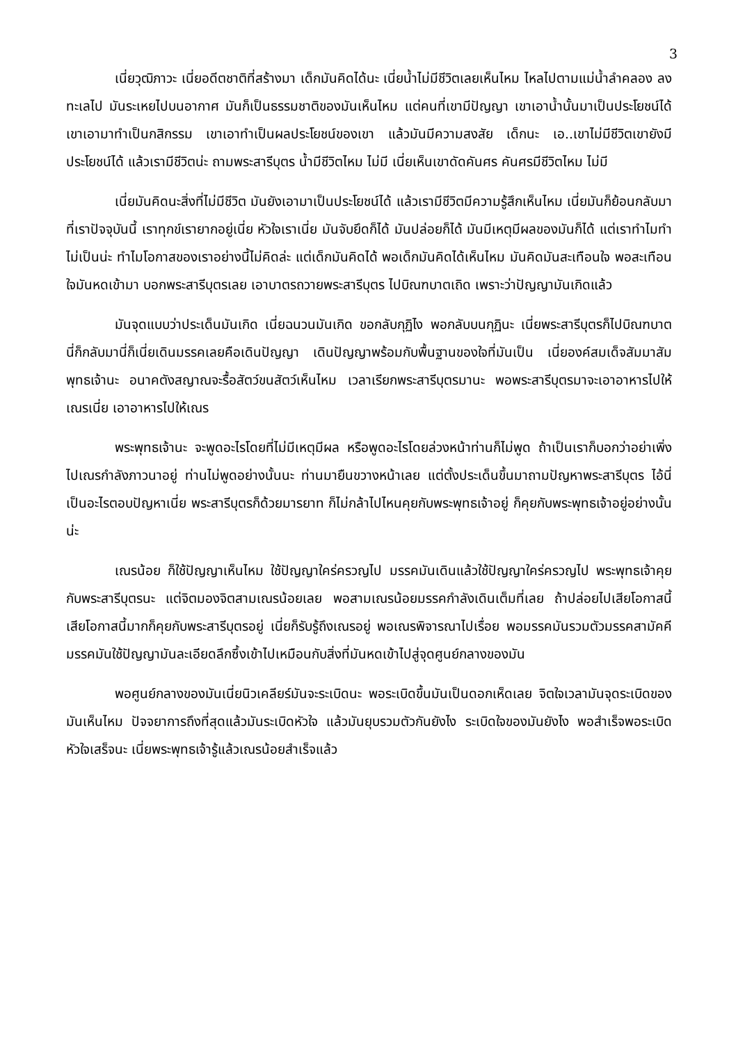3
เนี่ยวุฒิภาวะ เนี่ยอดีตชาติที่สร้างมา เด็กมันคิดได้นะ เนี่ยน้ำไม่มีชีวิตเลยเห็นไหม ไหลไปตามแม่น้ำลำคลอง ลงทะเลไป มันระเหยไปบนอากาศ มันก็เป็นธรรมชาติของมันเห็นไหม แต่คนที่เขามีปัญญา เขาเอาน้ำนั้นมาเป็นประโยชน์ได้ เขาเอามาทำเป็นกสิกรรม เขาเอาทำเป็นผลประโยชน์ของเขา แล้วมันมีความสงสัย เด็กนะ เอ..เขาไม่มีชีวิตเขายังมีประโยชน์ได้ แล้วเรามีชีวิตน่ะ ถามพระสารีบุตร น้ำมีชีวิตไหม ไม่มี เนี่ยเห็นเขาดัดคันศร คันศรมีชีวิตไหม ไม่มี
เนี่ยมันคิดนะสิ่งที่ไม่มีชีวิต มันยังเอามาเป็นประโยชน์ได้ แล้วเรามีชีวิตมีความรู้สึกเห็นไหม เนี่ยมันก็ย้อนกลับมาที่เราปัจจุบันนี้ เราทุกข์เรายากอยู่เนี่ย หัวใจเราเนี่ย มันจับยึดก็ได้ มันปล่อยก็ได้ มันมีเหตุมีผลของมันก็ได้ แต่เราทำไมทำไม่เป็นน่ะ ทำไมโอกาสของเราอย่างนี้ไม่คิดล่ะ แต่เด็กมันคิดได้ พอเด็กมันคิดได้เห็นไหม มันคิดมันสะเทือนใจ พอสะเทือนใจมันหดเข้ามา บอกพระสารีบุตรเลย เอาบาตรถวายพระสารีบุตร ไปบิณฑบาตเถิด เพราะว่าปัญญามันเกิดแล้ว
มันจุดแบบว่าประเด็นมันเกิด เนี่ยฉนวนมันเกิด ขอกลับกุฏิไง พอกลับบนกุฏินะ เนี่ยพระสารีบุตรก็ไปบิณฑบาต นี่ก็กลับมานี่ก็เนี่ยเดินมรรคเลยคือเดินปัญญา เดินปัญญาพร้อมกับพื้นฐานของใจที่มันเป็น เนี่ยองค์สมเด็จสัมมาสัมพุทธเจ้านะ อนาคตังสญาณจะรื้อสัตว์ขนสัตว์เห็นไหม เวลาเรียกพระสารีบุตรมานะ พอพระสารีบุตรมาจะเอาอาหารไปให้เณรเนี่ย เอาอาหารไปให้เณร
พระพุทธเจ้านะ จะพูดอะไรโดยที่ไม่มีเหตุมีผล หรือพูดอะไรโดยล่วงหน้าท่านก็ไม่พูด ถ้าเป็นเราก็บอกว่าอย่าเพิ่งไปเณรกำลังภาวนาอยู่ ท่านไม่พูดอย่างนั้นนะ ท่านมายืนขวางหน้าเลย แต่ตั้งประเด็นขึ้นมาถามปัญหาพระสารีบุตร ไอ้นี่เป็นอะไรตอบปัญหาเนี่ย พระสารีบุตรก็ด้วยมารยาท ก็ไม่กล้าไปไหนคุยกับพระพุทธเจ้าอยู่ ก็คุยกับพระพุทธเจ้าอยู่อย่างนั้นน่ะ
เณรน้อย ก็ใช้ปัญญาเห็นไหม ใช้ปัญญาใคร่ครวญไป มรรคมันเดินแล้วใช้ปัญญาใคร่ครวญไป พระพุทธเจ้าคุยกับพระสารีบุตรนะ แต่จิตมองจิตสามเณรน้อยเลย พอสามเณรน้อยมรรคกำลังเดินเต็มที่เลย ถ้าปล่อยไปเสียโอกาสนี้ เสียโอกาสนี้มากก็คุยกับพระสารีบุตรอยู่ เนี่ยก็รับรู้ถึงเณรอยู่ พอเณรพิจารณาไปเรื่อย พอมรรคมันรวมตัวมรรคสามัคคี มรรคมันใช้ปัญญามันละเอียดลึกซึ้งเข้าไปเหมือนกับสิ่งที่มันหดเข้าไปสู่จุดศูนย์กลางของมัน
พอศูนย์กลางของมันเนี่ยนิวเคลียร์มันจะระเบิดนะ พอระเบิดขึ้นมันเป็นดอกเห็ดเลย จิตใจเวลามันจุดระเบิดของมันเห็นไหม ปัจจยาการถึงที่สุดแล้วมันระเบิดหัวใจ แล้วมันยุบรวมตัวกันยังไง ระเบิดใจของมันยังไง พอสำเร็จพอระเบิดหัวใจเสร็จนะ เนี่ยพระพุทธเจ้ารู้แล้วเณรน้อยสำเร็จแล้ว